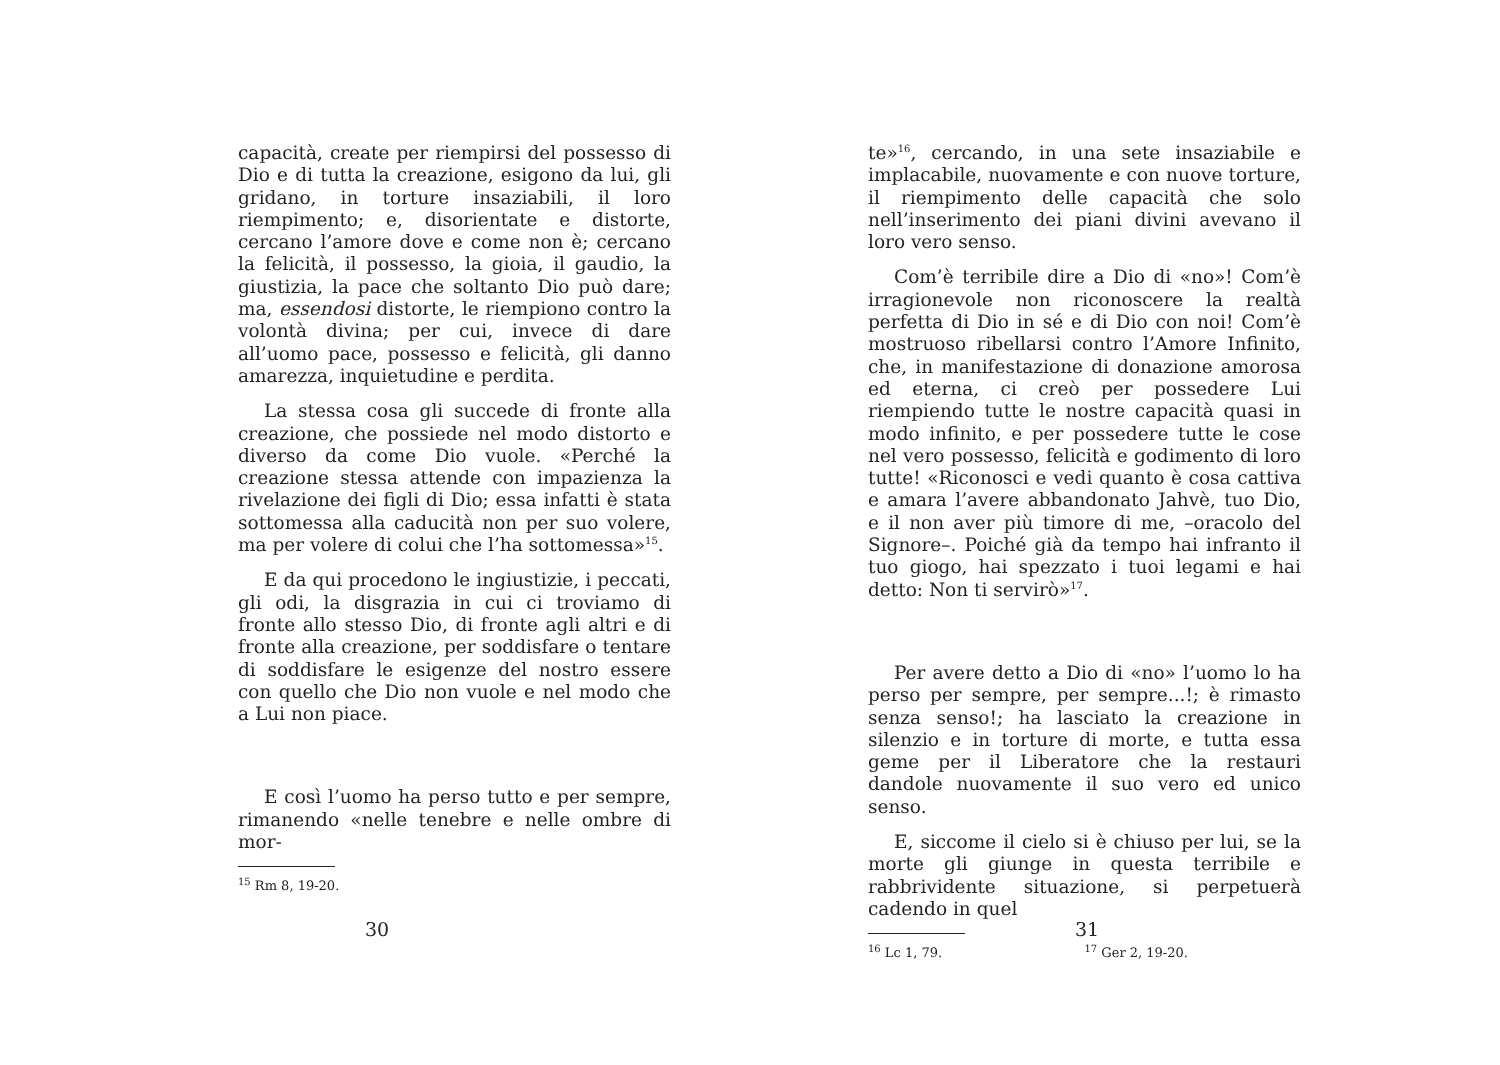capacità, create per riempirsi del possesso di Dio e di tutta la creazione, esigono da lui, gli gridano, in torture insaziabili, il loro riempimento; e, disorientate e distorte, cercano l’amore dove e come non è; cercano la felicità, il possesso, la gioia, il gaudio, la giustizia, la pace che soltanto Dio può dare; ma, essendosi distorte, le riempiono contro la volontà divina; per cui, invece di dare all’uomo pace, possesso e felicità, gli danno amarezza, inquietudine e perdita.
La stessa cosa gli succede di fronte alla creazione, che possiede nel modo distorto e diverso da come Dio vuole. «Perché la creazione stessa attende con impazienza la rivelazione dei figli di Dio; essa infatti è stata sottomessa alla caducità non per suo volere, ma per volere di colui che l’ha sottomessa»<sup>15</sup>.
E da qui procedono le ingiustizie, i peccati, gli odi, la disgrazia in cui ci troviamo di fronte allo stesso Dio, di fronte agli altri e di fronte alla creazione, per soddisfare o tentare di soddisfare le esigenze del nostro essere con quello che Dio non vuole e nel modo che a Lui non piace.
E così l’uomo ha perso tutto e per sempre, rimanendo «nelle tenebre e nelle ombre di mor-
<sup>15</sup> Rm 8, 19-20.
30
te»<sup>16</sup>, cercando, in una sete insaziabile e implacabile, nuovamente e con nuove torture, il riempimento delle capacità che solo nell’inserimento dei piani divini avevano il loro vero senso.
Com’è terribile dire a Dio di «no»! Com’è irragionevole non riconoscere la realtà perfetta di Dio in sé e di Dio con noi! Com’è mostruoso ribellarsi contro l’Amore Infinito, che, in manifestazione di donazione amorosa ed eterna, ci creò per possedere Lui riempiendo tutte le nostre capacità quasi in modo infinito, e per possedere tutte le cose nel vero possesso, felicità e godimento di loro tutte! «Riconosci e vedi quanto è cosa cattiva e amara l’avere abbandonato Jahvè, tuo Dio, e il non aver più timore di me, –oracolo del Signore–. Poiché già da tempo hai infranto il tuo giogo, hai spezzato i tuoi legami e hai detto: Non ti servirò»<sup>17</sup>.
Per avere detto a Dio di «no» l’uomo lo ha perso per sempre, per sempre...!; è rimasto senza senso!; ha lasciato la creazione in silenzio e in torture di morte, e tutta essa geme per il Liberatore che la restauri dandole nuovamente il suo vero ed unico senso.
E, siccome il cielo si è chiuso per lui, se la morte gli giunge in questa terribile e rabbrividente situazione, si perpetuerà cadendo in quel
<sup>16</sup> Lc 1, 79. <sup>17</sup> Ger 2, 19-20.
31